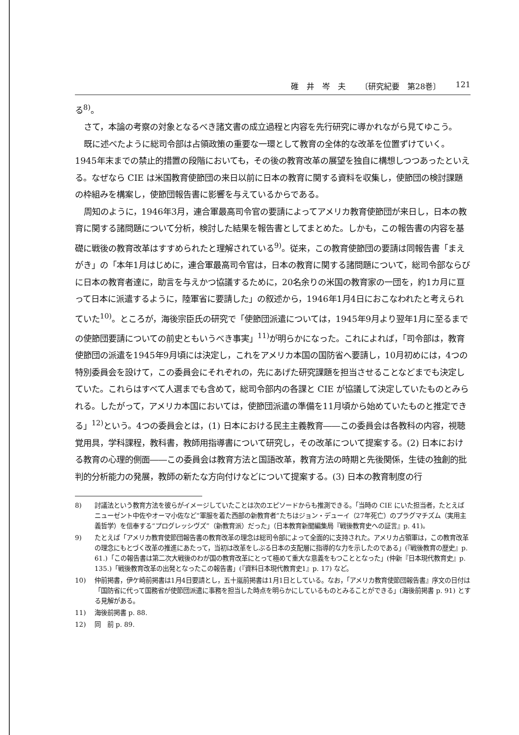碓　井　岑　夫 〔研究紀要　第28巻〕 121
る<sup>8)</sup>。
さて，本論の考察の対象となるべき諸文書の成立過程と内容を先行研究に導かれながら見てゆこう。
既に述べたように総司令部は占領政策の重要な一環として教育の全体的な改革を位置ずけていく。1945年末までの禁止的措置の段階においても，その後の教育改革の展望を独自に構想しつつあったといえる。なぜなら CIE は米国教育使節団の来日以前に日本の教育に関する資料を収集し，使節団の検討課題の枠組みを構案し，使節団報告書に影響を与えているからである。
周知のように，1946年3月，連合軍最高司令官の要請によってアメリカ教育使節団が来日し，日本の教育に関する諸問題について分析，検討した結果を報告書としてまとめた。しかも，この報告書の内容を基礎に戦後の教育改革はすすめられたと理解されている<sup>9)</sup>。従来，この教育使節団の要請は同報告書「まえがき」の「本年1月はじめに，連合軍最高司令官は，日本の教育に関する諸問題について，総司令部ならびに日本の教育者達に，助言を与えかつ協議するために，20名余りの米国の教育家の一団を，約1カ月に亘って日本に派遣するように，陸軍省に要請した」の叙述から，1946年1月4日におこなわれたと考えられていた<sup>10)</sup>。ところが，海後宗臣氏の研究で「使節団派遣については，1945年9月より翌年1月に至るまでの使節団要請についての前史ともいうべき事実」<sup>11)</sup>が明らかになった。これによれば，「司令部は，教育使節団の派遣を1945年9月頃には決定し，これをアメリカ本国の国防省へ要請し，10月初めには，4つの特別委員会を設けて，この委員会にそれぞれの，先にあげた研究課題を担当させることなどまでも決定していた。これらはすべて人選までも含めて，総司令部内の各課と CIE が協議して決定していたものとみられる。したがって，アメリカ本国においては，使節団派遣の準備を11月頃から始めていたものと推定できる」<sup>12)</sup>という。4つの委員会とは，(1) 日本における民主主義教育――この委員会は各教科の内容，視聴覚用具，学科課程，教科書，教師用指導書について研究し，その改革について提案する。(2) 日本における教育の心理的側面――この委員会は教育方法と国語改革，教育方法の時期と先後関係，生徒の独創的批判的分析能力の発展，教師の新たな方向付けなどについて提案する。(3) 日本の教育制度の行
8) 討議法という教育方法を彼らがイメージしていたことは次のエピソードからも推測できる。「当時の CIE にいた担当者，たとえばニューゼント中佐やオーマ小佐など“軍服を着た西部の新教育者”たちはジョン・デューイ（27年死亡）のプラグマチズム（実用主義哲学）を信奉する“プログレッシヴズ”（新教育派）だった」（日本教育新聞編集局『戦後教育史への証言』p. 41)。
9) たとえば「アメリカ教育使節団報告書の教育改革の理念は総司令部によって全面的に支持された。アメリカ占領軍は，この教育改革の理念にもとづく改革の推進にあたって，当初は改革をしぶる日本の支配層に指導的な力を示したのである」(『戦後教育の歴史』p. 61.)「この報告書は第二次大戦後のわが国の教育改革にとって極めて重大な意義をもつこととなった」(仲新『日本現代教育史』p. 135.)「戦後教育改革の出発となったこの報告書」(『資料日本現代教育史1』p. 17) など。
10) 仲前掲書，伊ケ崎前掲書は1月4日要請とし，五十嵐前掲書は1月1日としている。なお，「アメリカ教育使節団報告書』序文の日付は「国防省に代って国務省が使節団派遣に事務を担当した時点を明らかにしているものとみることができる」(海後前掲書 p. 91) とする見解がある。
11) 海後前掲書 p. 88.
12) 同　前 p. 89.